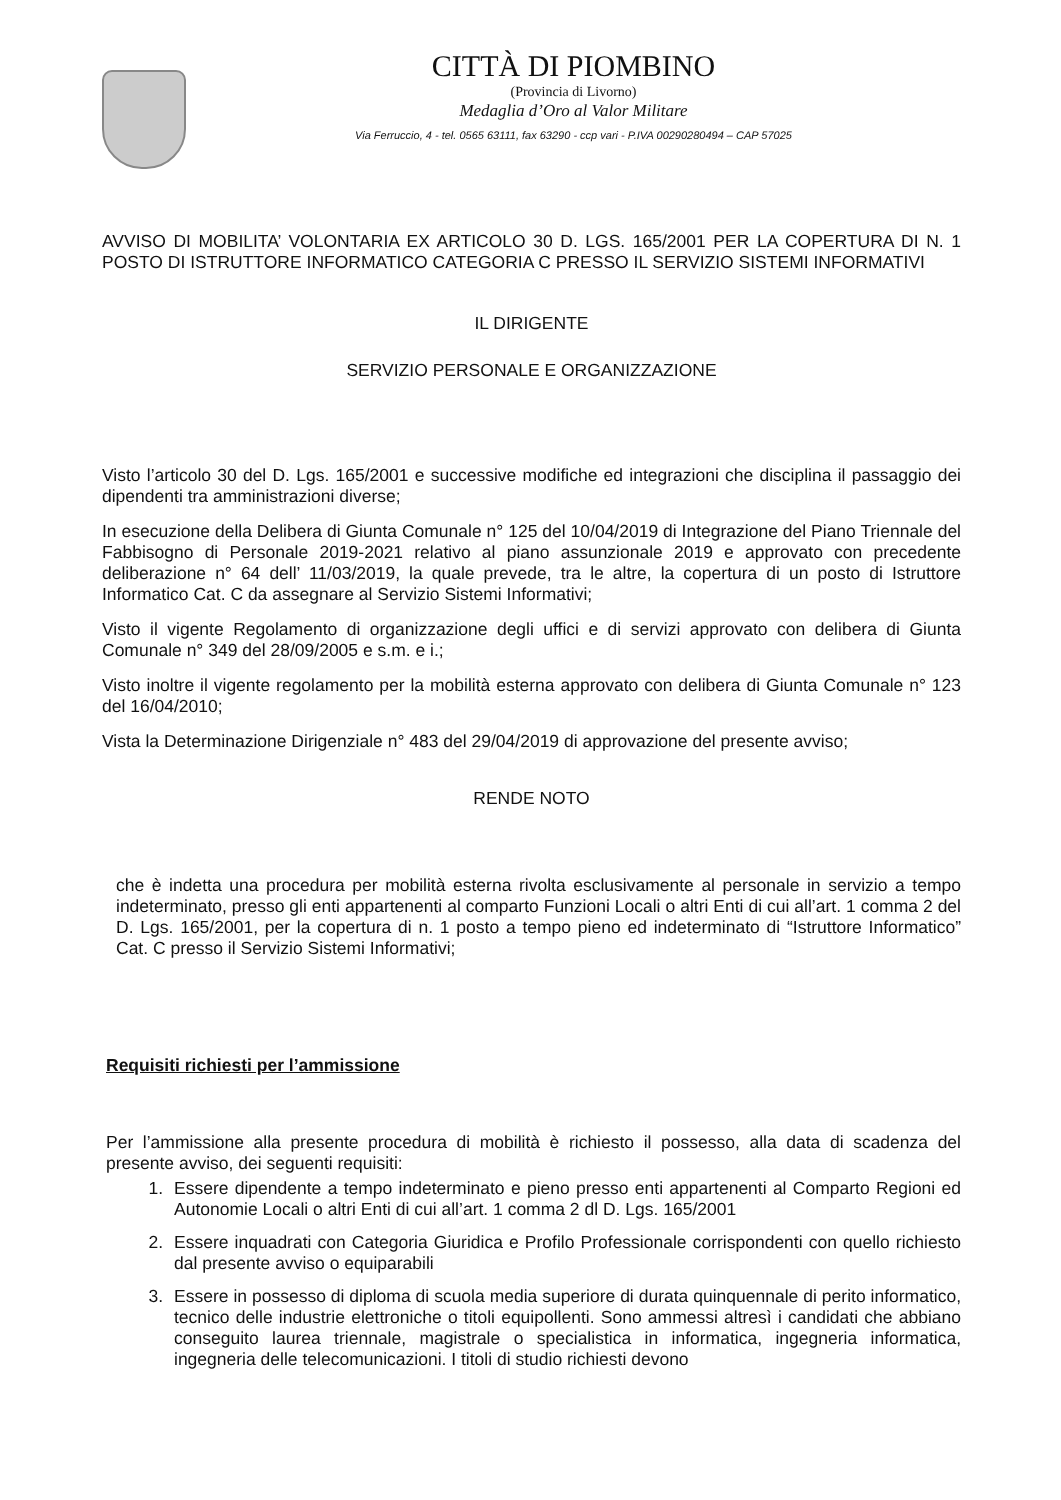CITTÀ DI PIOMBINO
(Provincia di Livorno)
Medaglia d’Oro al Valor Militare
Via Ferruccio, 4 - tel. 0565 63111, fax 63290 - ccp vari - P.IVA 00290280494 – CAP 57025
AVVISO DI MOBILITA’ VOLONTARIA EX ARTICOLO 30 D. LGS. 165/2001 PER LA COPERTURA DI N. 1 POSTO DI ISTRUTTORE INFORMATICO CATEGORIA C PRESSO IL SERVIZIO SISTEMI INFORMATIVI
IL DIRIGENTE
SERVIZIO PERSONALE E ORGANIZZAZIONE
Visto l’articolo 30 del D. Lgs. 165/2001 e successive modifiche ed integrazioni che disciplina il passaggio dei dipendenti tra amministrazioni diverse;
In esecuzione della Delibera di Giunta Comunale n° 125 del 10/04/2019 di Integrazione del Piano Triennale del Fabbisogno di Personale 2019-2021 relativo al piano assunzionale 2019 e approvato con precedente deliberazione n° 64 dell’ 11/03/2019, la quale prevede, tra le altre, la copertura di un posto di Istruttore Informatico Cat. C da assegnare al Servizio Sistemi Informativi;
Visto il vigente Regolamento di organizzazione degli uffici e di servizi approvato con delibera di Giunta Comunale n° 349 del 28/09/2005 e s.m. e i.;
Visto inoltre il vigente regolamento per la mobilità esterna approvato con delibera di Giunta Comunale n° 123 del 16/04/2010;
Vista la Determinazione Dirigenziale n° 483 del 29/04/2019 di approvazione del presente avviso;
RENDE NOTO
che è indetta una procedura per mobilità esterna rivolta esclusivamente al personale in servizio a tempo indeterminato, presso gli enti appartenenti al comparto Funzioni Locali o altri Enti di cui all’art. 1 comma 2 del D. Lgs. 165/2001, per la copertura di n. 1 posto a tempo pieno ed indeterminato di “Istruttore Informatico” Cat. C presso il Servizio Sistemi Informativi;
Requisiti richiesti per l’ammissione
Per l’ammissione alla presente procedura di mobilità è richiesto il possesso, alla data di scadenza del presente avviso, dei seguenti requisiti:
1. Essere dipendente a tempo indeterminato e pieno presso enti appartenenti al Comparto Regioni ed Autonomie Locali o altri Enti di cui all’art. 1 comma 2 dl D. Lgs. 165/2001
2. Essere inquadrati con Categoria Giuridica e Profilo Professionale corrispondenti con quello richiesto dal presente avviso o equiparabili
3. Essere in possesso di diploma di scuola media superiore di durata quinquennale di perito informatico, tecnico delle industrie elettroniche o titoli equipollenti. Sono ammessi altresì i candidati che abbiano conseguito laurea triennale, magistrale o specialistica in informatica, ingegneria informatica, ingegneria delle telecomunicazioni. I titoli di studio richiesti devono